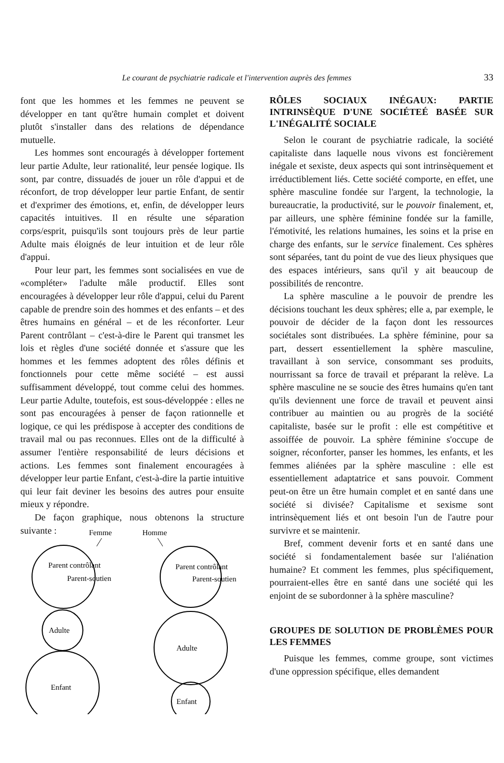Le courant de psychiatrie radicale et l'intervention auprès des femmes 33
font que les hommes et les femmes ne peuvent se développer en tant qu'être humain complet et doivent plutôt s'installer dans des relations de dépendance mutuelle.
Les hommes sont encouragés à développer fortement leur partie Adulte, leur rationalité, leur pensée logique. Ils sont, par contre, dissuadés de jouer un rôle d'appui et de réconfort, de trop développer leur partie Enfant, de sentir et d'exprimer des émotions, et, enfin, de développer leurs capacités intuitives. Il en résulte une séparation corps/esprit, puisqu'ils sont toujours près de leur partie Adulte mais éloignés de leur intuition et de leur rôle d'appui.
Pour leur part, les femmes sont socialisées en vue de «compléter» l'adulte mâle productif. Elles sont encouragées à développer leur rôle d'appui, celui du Parent capable de prendre soin des hommes et des enfants – et des êtres humains en général – et de les réconforter. Leur Parent contrôlant – c'est-à-dire le Parent qui transmet les lois et règles d'une société donnée et s'assure que les hommes et les femmes adoptent des rôles définis et fonctionnels pour cette même société – est aussi suffisamment développé, tout comme celui des hommes. Leur partie Adulte, toutefois, est sous-développée : elles ne sont pas encouragées à penser de façon rationnelle et logique, ce qui les prédispose à accepter des conditions de travail mal ou pas reconnues. Elles ont de la difficulté à assumer l'entière responsabilité de leurs décisions et actions. Les femmes sont finalement encouragées à développer leur partie Enfant, c'est-à-dire la partie intuitive qui leur fait deviner les besoins des autres pour ensuite mieux y répondre.
De façon graphique, nous obtenons la structure suivante :
Femme
Homme
Parent contrôlant
Parent-soutien
Adulte
Enfant
Parent contrôlant
Parent-soutien
Adulte
Enfant
RÔLES SOCIAUX INÉGAUX: PARTIE INTRINSÈQUE D'UNE SOCIÉTEÉ BASÉE SUR L'INÉGALITÉ SOCIALE
Selon le courant de psychiatrie radicale, la société capitaliste dans laquelle nous vivons est foncièrement inégale et sexiste, deux aspects qui sont intrinsèquement et irréductiblement liés. Cette société comporte, en effet, une sphère masculine fondée sur l'argent, la technologie, la bureaucratie, la productivité, sur le pouvoir finalement, et, par ailleurs, une sphère féminine fondée sur la famille, l'émotivité, les relations humaines, les soins et la prise en charge des enfants, sur le service finalement. Ces sphères sont séparées, tant du point de vue des lieux physiques que des espaces intérieurs, sans qu'il y ait beaucoup de possibilités de rencontre.
La sphère masculine a le pouvoir de prendre les décisions touchant les deux sphères; elle a, par exemple, le pouvoir de décider de la façon dont les ressources sociétales sont distribuées. La sphère féminine, pour sa part, dessert essentiellement la sphère masculine, travaillant à son service, consommant ses produits, nourrissant sa force de travail et préparant la relève. La sphère masculine ne se soucie des êtres humains qu'en tant qu'ils deviennent une force de travail et peuvent ainsi contribuer au maintien ou au progrès de la société capitaliste, basée sur le profit : elle est compétitive et assoiffée de pouvoir. La sphère féminine s'occupe de soigner, réconforter, panser les hommes, les enfants, et les femmes aliénées par la sphère masculine : elle est essentiellement adaptatrice et sans pouvoir. Comment peut-on être un être humain complet et en santé dans une société si divisée? Capitalisme et sexisme sont intrinsèquement liés et ont besoin l'un de l'autre pour survivre et se maintenir.
Bref, comment devenir forts et en santé dans une société si fondamentalement basée sur l'aliénation humaine? Et comment les femmes, plus spécifiquement, pourraient-elles être en santé dans une société qui les enjoint de se subordonner à la sphère masculine?
GROUPES DE SOLUTION DE PROBLÈMES POUR LES FEMMES
Puisque les femmes, comme groupe, sont victimes d'une oppression spécifique, elles demandent